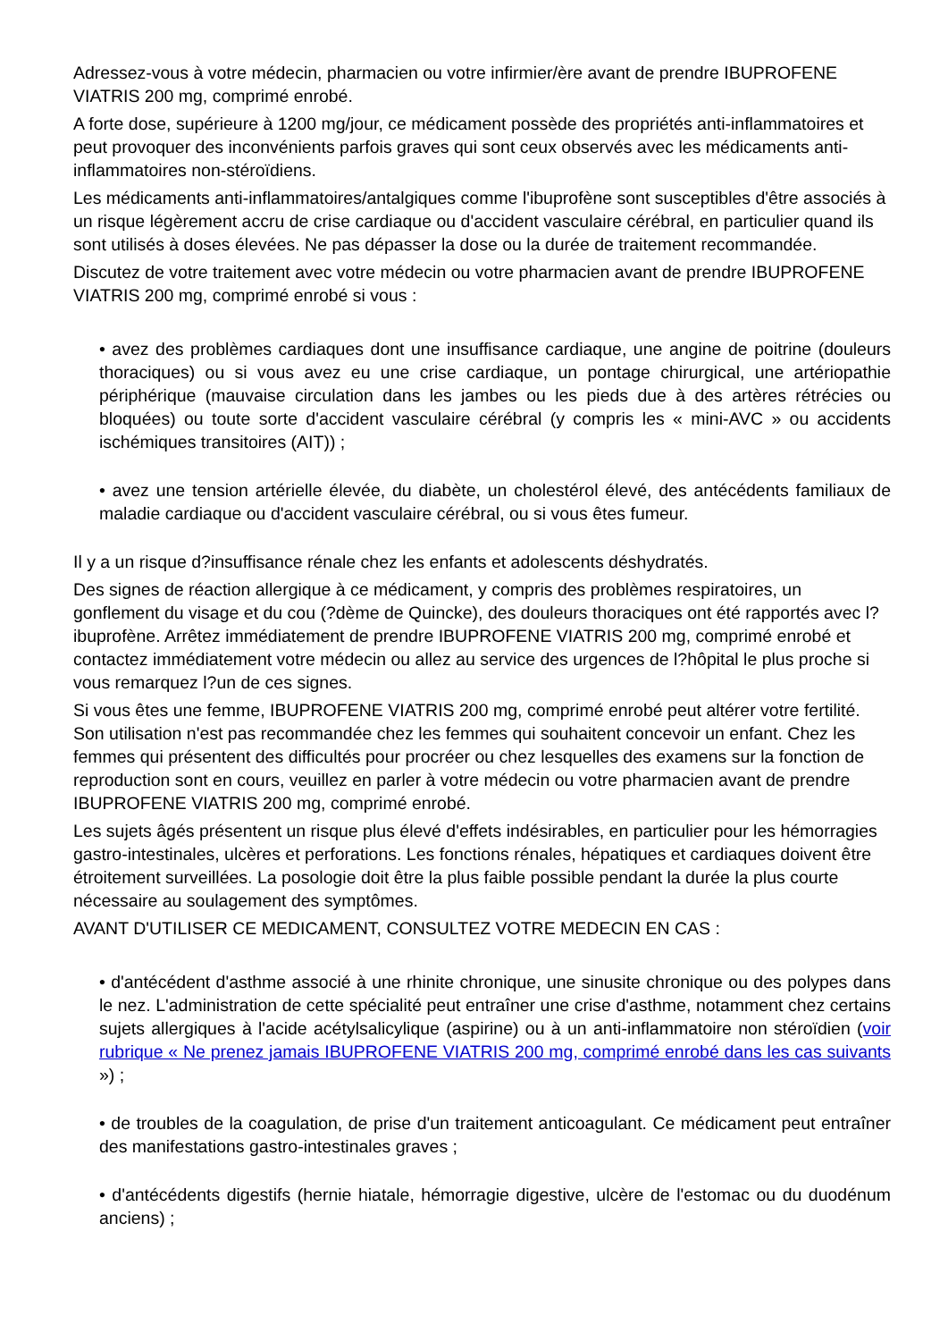Adressez-vous à votre médecin, pharmacien ou votre infirmier/ère avant de prendre IBUPROFENE VIATRIS 200 mg, comprimé enrobé.
A forte dose, supérieure à 1200 mg/jour, ce médicament possède des propriétés anti-inflammatoires et peut provoquer des inconvénients parfois graves qui sont ceux observés avec les médicaments anti-inflammatoires non-stéroïdiens.
Les médicaments anti-inflammatoires/antalgiques comme l'ibuprofène sont susceptibles d'être associés à un risque légèrement accru de crise cardiaque ou d'accident vasculaire cérébral, en particulier quand ils sont utilisés à doses élevées. Ne pas dépasser la dose ou la durée de traitement recommandée.
Discutez de votre traitement avec votre médecin ou votre pharmacien avant de prendre IBUPROFENE VIATRIS 200 mg, comprimé enrobé si vous :
• avez des problèmes cardiaques dont une insuffisance cardiaque, une angine de poitrine (douleurs thoraciques) ou si vous avez eu une crise cardiaque, un pontage chirurgical, une artériopathie périphérique (mauvaise circulation dans les jambes ou les pieds due à des artères rétrécies ou bloquées) ou toute sorte d'accident vasculaire cérébral (y compris les « mini-AVC » ou accidents ischémiques transitoires (AIT)) ;
• avez une tension artérielle élevée, du diabète, un cholestérol élevé, des antécédents familiaux de maladie cardiaque ou d'accident vasculaire cérébral, ou si vous êtes fumeur.
Il y a un risque d?insuffisance rénale chez les enfants et adolescents déshydratés.
Des signes de réaction allergique à ce médicament, y compris des problèmes respiratoires, un gonflement du visage et du cou (?dème de Quincke), des douleurs thoraciques ont été rapportés avec l?ibuprofène. Arrêtez immédiatement de prendre IBUPROFENE VIATRIS 200 mg, comprimé enrobé et contactez immédiatement votre médecin ou allez au service des urgences de l?hôpital le plus proche si vous remarquez l?un de ces signes.
Si vous êtes une femme, IBUPROFENE VIATRIS 200 mg, comprimé enrobé peut altérer votre fertilité. Son utilisation n'est pas recommandée chez les femmes qui souhaitent concevoir un enfant. Chez les femmes qui présentent des difficultés pour procréer ou chez lesquelles des examens sur la fonction de reproduction sont en cours, veuillez en parler à votre médecin ou votre pharmacien avant de prendre IBUPROFENE VIATRIS 200 mg, comprimé enrobé.
Les sujets âgés présentent un risque plus élevé d'effets indésirables, en particulier pour les hémorragies gastro-intestinales, ulcères et perforations. Les fonctions rénales, hépatiques et cardiaques doivent être étroitement surveillées. La posologie doit être la plus faible possible pendant la durée la plus courte nécessaire au soulagement des symptômes.
AVANT D'UTILISER CE MEDICAMENT, CONSULTEZ VOTRE MEDECIN EN CAS :
• d'antécédent d'asthme associé à une rhinite chronique, une sinusite chronique ou des polypes dans le nez. L'administration de cette spécialité peut entraîner une crise d'asthme, notamment chez certains sujets allergiques à l'acide acétylsalicylique (aspirine) ou à un anti-inflammatoire non stéroïdien (voir rubrique « Ne prenez jamais IBUPROFENE VIATRIS 200 mg, comprimé enrobé dans les cas suivants ») ;
• de troubles de la coagulation, de prise d'un traitement anticoagulant. Ce médicament peut entraîner des manifestations gastro-intestinales graves ;
• d'antécédents digestifs (hernie hiatale, hémorragie digestive, ulcère de l'estomac ou du duodénum anciens) ;